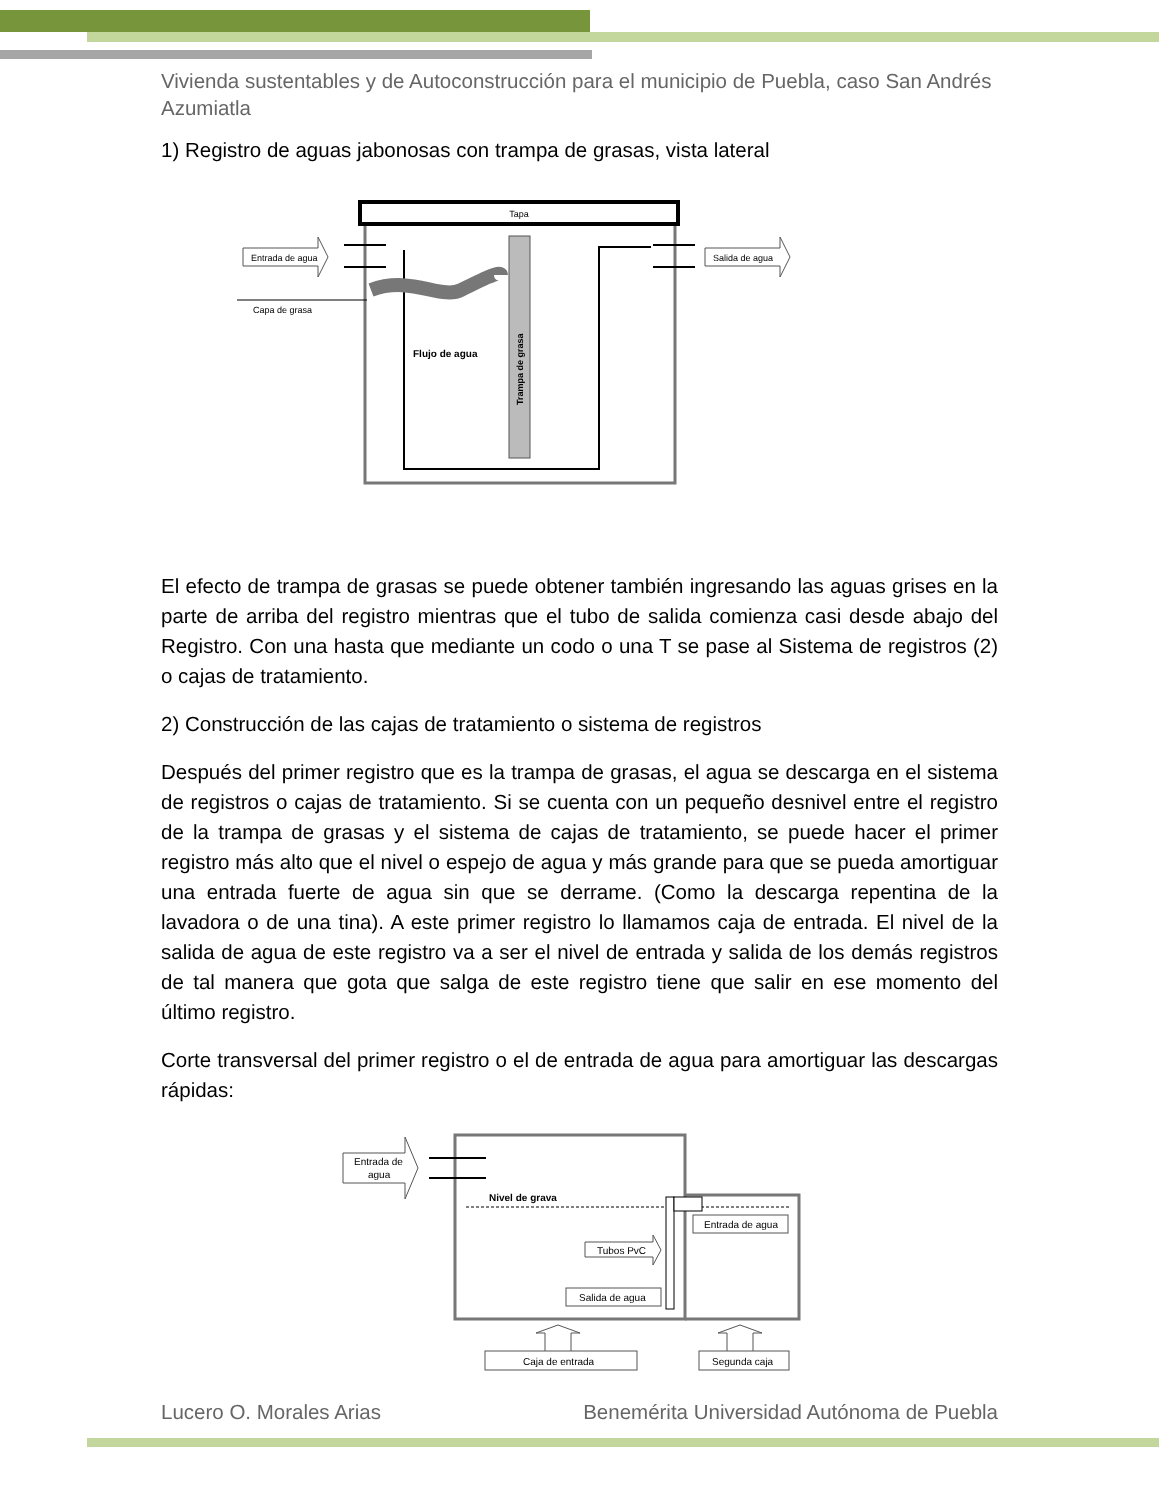Vivienda sustentables y de Autoconstrucción para el municipio de Puebla, caso San Andrés Azumiatla
1) Registro de aguas jabonosas con trampa de grasas, vista lateral
Tapa
Trampa de grasa
Flujo de agua
Entrada de agua
Salida de agua
Capa de grasa
El efecto de trampa de grasas se puede obtener también ingresando las aguas grises en la parte de arriba del registro mientras que el tubo de salida comienza casi desde abajo del Registro. Con una hasta que mediante un codo o una T se pase al Sistema de registros (2) o cajas de tratamiento.
2) Construcción de las cajas de tratamiento o sistema de registros
Después del primer registro que es la trampa de grasas, el agua se descarga en el sistema de registros o cajas de tratamiento. Si se cuenta con un pequeño desnivel entre el registro de la trampa de grasas y el sistema de cajas de tratamiento, se puede hacer el primer registro más alto que el nivel o espejo de agua y más grande para que se pueda amortiguar una entrada fuerte de agua sin que se derrame. (Como la descarga repentina de la lavadora o de una tina). A este primer registro lo llamamos caja de entrada. El nivel de la salida de agua de este registro va a ser el nivel de entrada y salida de los demás registros de tal manera que gota que salga de este registro tiene que salir en ese momento del último registro.
Corte transversal del primer registro o el de entrada de agua para amortiguar las descargas rápidas:
Nivel de grava
Entrada de
agua
Tubos PvC
Salida de agua
Entrada de agua
Caja de entrada
Segunda caja
Lucero O. Morales Arias Benemérita Universidad Autónoma de Puebla